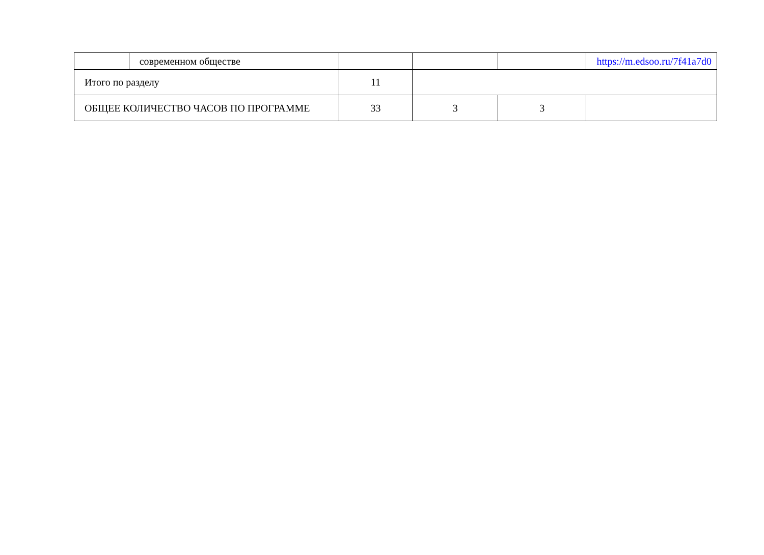| | современном обществе | | | | https://m.edsoo.ru/7f41a7d0 |
| Итого по разделу | | 11 | | | |
| ОБЩЕЕ КОЛИЧЕСТВО ЧАСОВ ПО ПРОГРАММЕ | | 33 | 3 | 3 | |